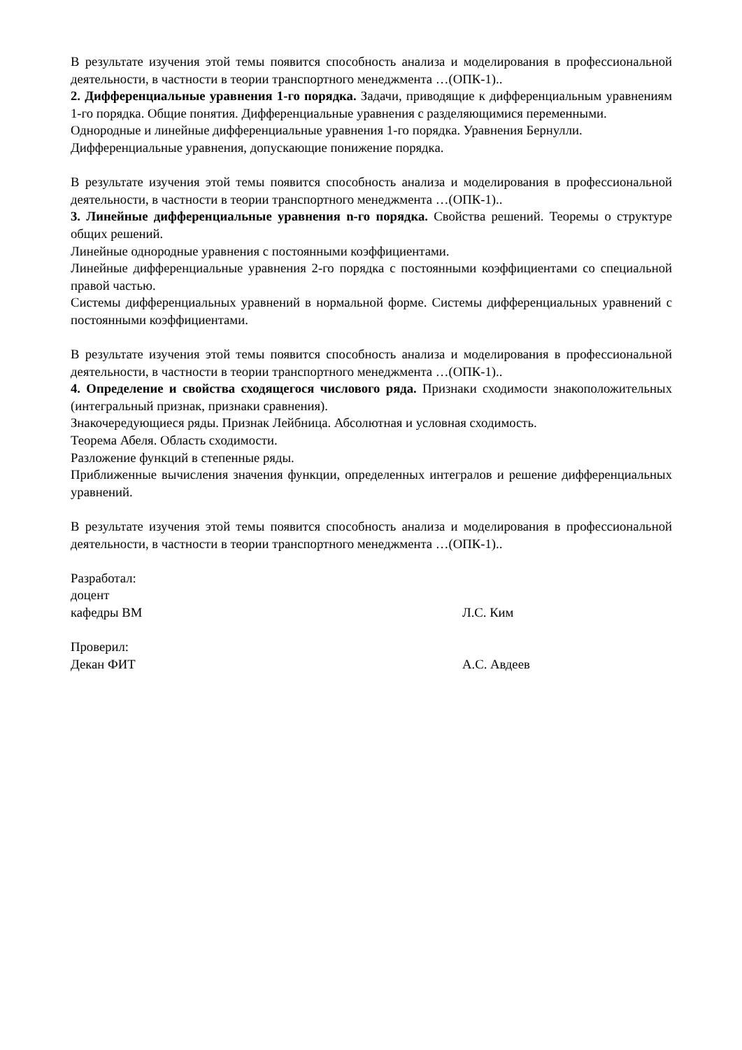В результате изучения этой темы появится способность анализа и моделирования в профессиональной деятельности, в частности в теории транспортного менеджмента …(ОПК-1)..
2. Дифференциальные уравнения 1-го порядка. Задачи, приводящие к дифференциальным уравнениям 1-го порядка. Общие понятия. Дифференциальные уравнения с разделяющимися переменными.
Однородные и линейные дифференциальные уравнения 1-го порядка. Уравнения Бернулли.
Дифференциальные уравнения, допускающие понижение порядка.
В результате изучения этой темы появится способность анализа и моделирования в профессиональной деятельности, в частности в теории транспортного менеджмента …(ОПК-1)..
3. Линейные дифференциальные уравнения n-го порядка. Свойства решений. Теоремы о структуре общих решений.
Линейные однородные уравнения с постоянными коэффициентами.
Линейные дифференциальные уравнения 2-го порядка с постоянными коэффициентами со специальной правой частью.
Системы дифференциальных уравнений в нормальной форме. Системы дифференциальных уравнений с постоянными коэффициентами.
В результате изучения этой темы появится способность анализа и моделирования в профессиональной деятельности, в частности в теории транспортного менеджмента …(ОПК-1)..
4. Определение и свойства сходящегося числового ряда. Признаки сходимости знакоположительных (интегральный признак, признаки сравнения).
Знакочередующиеся ряды. Признак Лейбница. Абсолютная и условная сходимость.
Теорема Абеля. Область сходимости.
Разложение функций в степенные ряды.
Приближенные вычисления значения функции, определенных интегралов и решение дифференциальных уравнений.
В результате изучения этой темы появится способность анализа и моделирования в профессиональной деятельности, в частности в теории транспортного менеджмента …(ОПК-1)..
Разработал:
доцент
кафедры ВМ Л.С. Ким
Проверил:
Декан ФИТ А.С. Авдеев